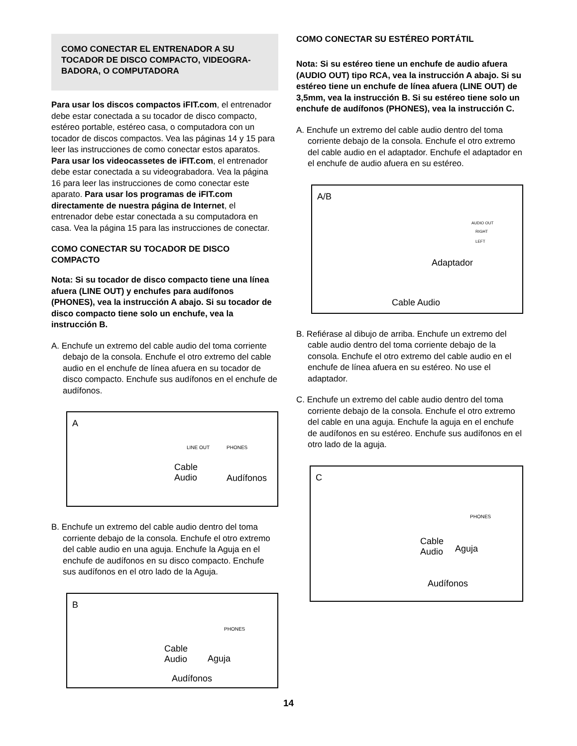COMO CONECTAR EL ENTRENADOR A SU TOCADOR DE DISCO COMPACTO, VIDEOGRA-BADORA, O COMPUTADORA
Para usar los discos compactos iFIT.com, el entrenador debe estar conectada a su tocador de disco compacto, estéreo portable, estéreo casa, o computadora con un tocador de discos compactos. Vea las páginas 14 y 15 para leer las instrucciones de como conectar estos aparatos. Para usar los videocassetes de iFIT.com, el entrenador debe estar conectada a su videograbadora. Vea la página 16 para leer las instrucciones de como conectar este aparato. Para usar los programas de iFIT.com directamente de nuestra página de Internet, el entrenador debe estar conectada a su computadora en casa. Vea la página 15 para las instrucciones de conectar.
COMO CONECTAR SU TOCADOR DE DISCO COMPACTO
Nota: Si su tocador de disco compacto tiene una línea afuera (LINE OUT) y enchufes para audífonos (PHONES), vea la instrucción A abajo. Si su tocador de disco compacto tiene solo un enchufe, vea la instrucción B.
A. Enchufe un extremo del cable audio del toma corriente debajo de la consola. Enchufe el otro extremo del cable audio en el enchufe de línea afuera en su tocador de disco compacto. Enchufe sus audífonos en el enchufe de audífonos.
A
LINE OUT PHONES
Cable
Audio Audífonos
B. Enchufe un extremo del cable audio dentro del toma corriente debajo de la consola. Enchufe el otro extremo del cable audio en una aguja. Enchufe la Aguja en el enchufe de audífonos en su disco compacto. Enchufe sus audífonos en el otro lado de la Aguja.
B
PHONES
Cable
Audio Aguja
Audífonos
COMO CONECTAR SU ESTÉREO PORTÁTIL
Nota: Si su estéreo tiene un enchufe de audio afuera (AUDIO OUT) tipo RCA, vea la instrucción A abajo. Si su estéreo tiene un enchufe de línea afuera (LINE OUT) de 3,5mm, vea la instrucción B. Si su estéreo tiene solo un enchufe de audífonos (PHONES), vea la instrucción C.
A. Enchufe un extremo del cable audio dentro del toma corriente debajo de la consola. Enchufe el otro extremo del cable audio en el adaptador. Enchufe el adaptador en el enchufe de audio afuera en su estéreo.
A/B
AUDIO OUT
RIGHT
LEFT
Adaptador
Cable Audio
B. Refiérase al dibujo de arriba. Enchufe un extremo del cable audio dentro del toma corriente debajo de la consola. Enchufe el otro extremo del cable audio en el enchufe de línea afuera en su estéreo. No use el adaptador.
C. Enchufe un extremo del cable audio dentro del toma corriente debajo de la consola. Enchufe el otro extremo del cable en una aguja. Enchufe la aguja en el enchufe de audífonos en su estéreo. Enchufe sus audífonos en el otro lado de la aguja.
C
PHONES
Cable
Audio Aguja
Audífonos
14